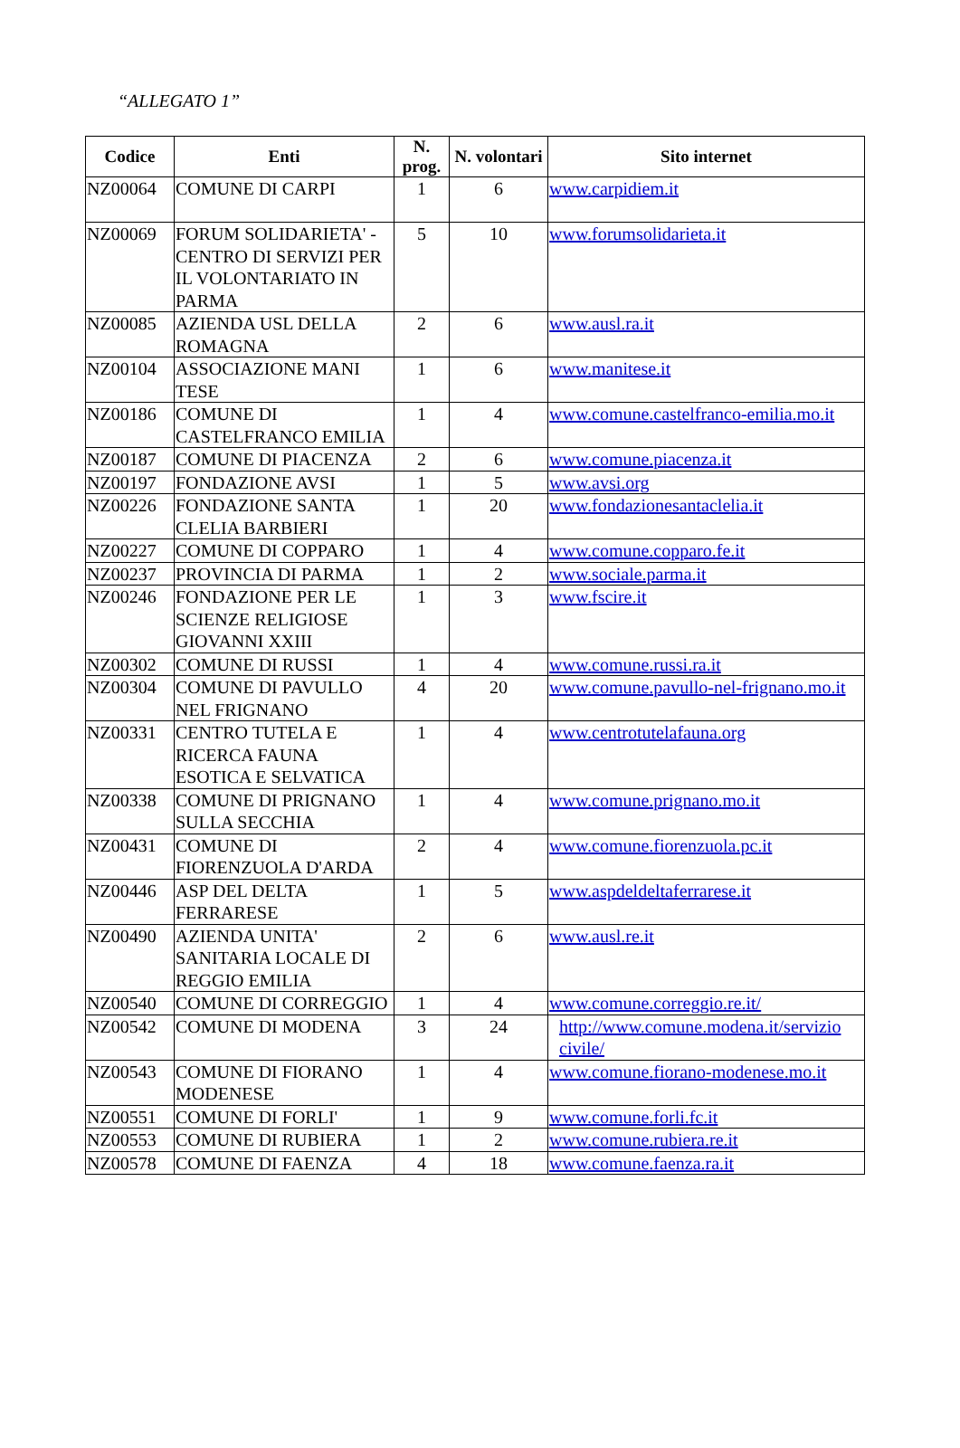“ALLEGATO 1”
| Codice | Enti | N. prog. | N. volontari | Sito internet |
| --- | --- | --- | --- | --- |
| NZ00064 | COMUNE DI CARPI | 1 | 6 | www.carpidiem.it |
| NZ00069 | FORUM SOLIDARIETA' - CENTRO DI SERVIZI PER IL VOLONTARIATO IN PARMA | 5 | 10 | www.forumsolidarieta.it |
| NZ00085 | AZIENDA USL DELLA ROMAGNA | 2 | 6 | www.ausl.ra.it |
| NZ00104 | ASSOCIAZIONE MANI TESE | 1 | 6 | www.manitese.it |
| NZ00186 | COMUNE DI CASTELFRANCO EMILIA | 1 | 4 | www.comune.castelfranco-emilia.mo.it |
| NZ00187 | COMUNE DI PIACENZA | 2 | 6 | www.comune.piacenza.it |
| NZ00197 | FONDAZIONE AVSI | 1 | 5 | www.avsi.org |
| NZ00226 | FONDAZIONE SANTA CLELIA BARBIERI | 1 | 20 | www.fondazionesantaclelia.it |
| NZ00227 | COMUNE DI COPPARO | 1 | 4 | www.comune.copparo.fe.it |
| NZ00237 | PROVINCIA DI PARMA | 1 | 2 | www.sociale.parma.it |
| NZ00246 | FONDAZIONE PER LE SCIENZE RELIGIOSE GIOVANNI XXIII | 1 | 3 | www.fscire.it |
| NZ00302 | COMUNE DI RUSSI | 1 | 4 | www.comune.russi.ra.it |
| NZ00304 | COMUNE DI PAVULLO NEL FRIGNANO | 4 | 20 | www.comune.pavullo-nel-frignano.mo.it |
| NZ00331 | CENTRO TUTELA E RICERCA FAUNA ESOTICA E SELVATICA | 1 | 4 | www.centrotutelafauna.org |
| NZ00338 | COMUNE DI PRIGNANO SULLA SECCHIA | 1 | 4 | www.comune.prignano.mo.it |
| NZ00431 | COMUNE DI FIORENZUOLA D'ARDA | 2 | 4 | www.comune.fiorenzuola.pc.it |
| NZ00446 | ASP DEL DELTA FERRARESE | 1 | 5 | www.aspdeldeltaferrarese.it |
| NZ00490 | AZIENDA UNITA' SANITARIA LOCALE DI REGGIO EMILIA | 2 | 6 | www.ausl.re.it |
| NZ00540 | COMUNE DI CORREGGIO | 1 | 4 | www.comune.correggio.re.it/ |
| NZ00542 | COMUNE DI MODENA | 3 | 24 | http://www.comune.modena.it/servizio civile/ |
| NZ00543 | COMUNE DI FIORANO MODENESE | 1 | 4 | www.comune.fiorano-modenese.mo.it |
| NZ00551 | COMUNE DI FORLI' | 1 | 9 | www.comune.forli.fc.it |
| NZ00553 | COMUNE DI RUBIERA | 1 | 2 | www.comune.rubiera.re.it |
| NZ00578 | COMUNE DI FAENZA | 4 | 18 | www.comune.faenza.ra.it |